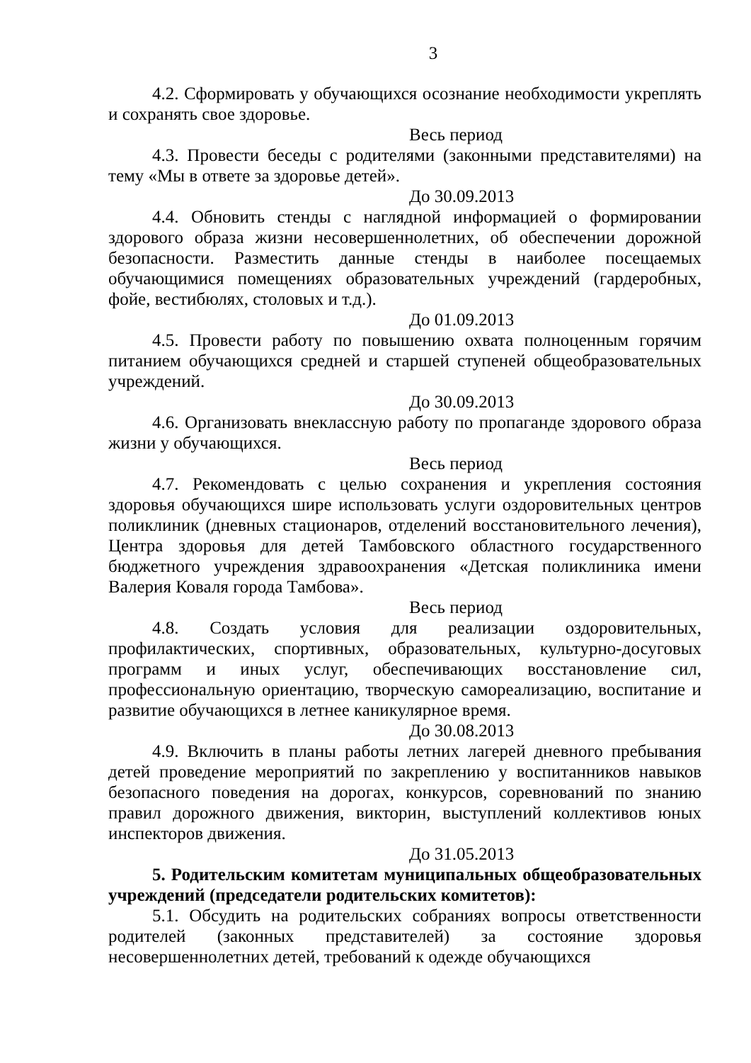3
4.2. Сформировать у обучающихся осознание необходимости укреплять и сохранять свое здоровье.
Весь период
4.3. Провести беседы с родителями (законными представителями) на тему «Мы в ответе за здоровье детей».
До 30.09.2013
4.4. Обновить стенды с наглядной информацией о формировании здорового образа жизни несовершеннолетних, об обеспечении дорожной безопасности. Разместить данные стенды в наиболее посещаемых обучающимися помещениях образовательных учреждений (гардеробных, фойе, вестибюлях, столовых и т.д.).
До 01.09.2013
4.5. Провести работу по повышению охвата полноценным горячим питанием обучающихся средней и старшей ступеней общеобразовательных учреждений.
До 30.09.2013
4.6. Организовать внеклассную работу по пропаганде здорового образа жизни у обучающихся.
Весь период
4.7. Рекомендовать с целью сохранения и укрепления состояния здоровья обучающихся шире использовать услуги оздоровительных центров поликлиник (дневных стационаров, отделений восстановительного лечения), Центра здоровья для детей Тамбовского областного государственного бюджетного учреждения здравоохранения «Детская поликлиника имени Валерия Коваля города Тамбова».
Весь период
4.8. Создать условия для реализации оздоровительных, профилактических, спортивных, образовательных, культурно-досуговых программ и иных услуг, обеспечивающих восстановление сил, профессиональную ориентацию, творческую самореализацию, воспитание и развитие обучающихся в летнее каникулярное время.
До 30.08.2013
4.9. Включить в планы работы летних лагерей дневного пребывания детей проведение мероприятий по закреплению у воспитанников навыков безопасного поведения на дорогах, конкурсов, соревнований по знанию правил дорожного движения, викторин, выступлений коллективов юных инспекторов движения.
До 31.05.2013
5. Родительским комитетам муниципальных общеобразовательных учреждений (председатели родительских комитетов):
5.1. Обсудить на родительских собраниях вопросы ответственности родителей (законных представителей) за состояние здоровья несовершеннолетних детей, требований к одежде обучающихся